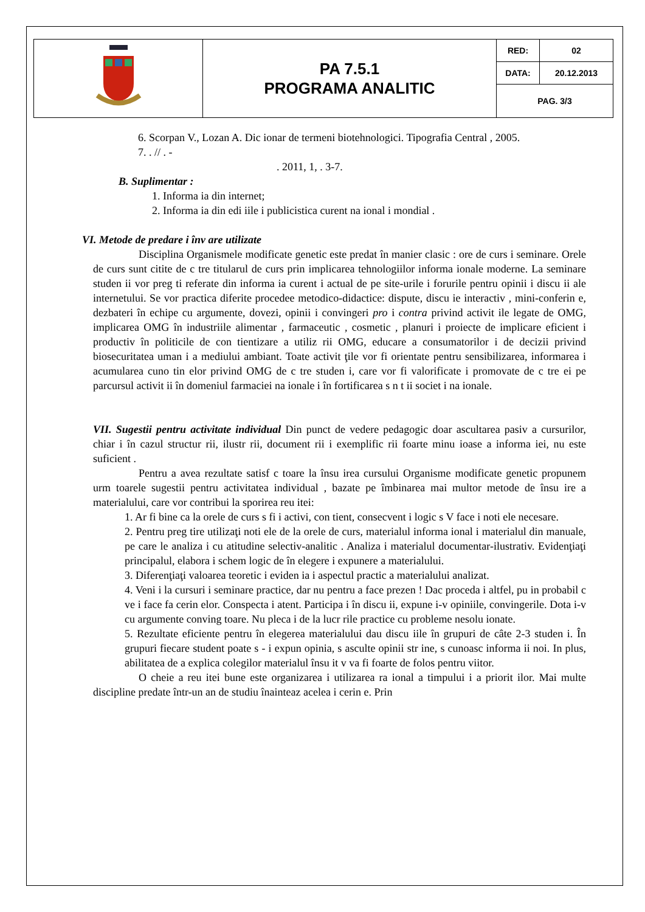| | PA 7.5.1 PROGRAMA ANALITIC | RED: | 02 |
| | | DATA: | 20.12.2013 |
| | | PAG. 3/3 | |
6. Scorpan V., Lozan A. Dic ionar de termeni biotehnologici. Tipografia Central , 2005.
7. . // . -
. 2011, 1, . 3-7.
B. Suplimentar :
1. Informa ia din internet;
2. Informa ia din edi iile i publicistica curent na ional i mondial .
VI. Metode de predare i înv are utilizate
Disciplina Organismele modificate genetic este predat în manier clasic : ore de curs i seminare. Orele de curs sunt citite de c tre titularul de curs prin implicarea tehnologiilor informa ionale moderne. La seminare studen ii vor preg ti referate din informa ia curent i actual de pe site-urile i forurile pentru opinii i discu ii ale internetului. Se vor practica diferite procedee metodico-didactice: dispute, discu ie interactiv , mini-conferin e, dezbateri în echipe cu argumente, dovezi, opinii i convingeri pro i contra privind activit ile legate de OMG, implicarea OMG în industriile alimentar , farmaceutic , cosmetic , planuri i proiecte de implicare eficient i productiv în politicile de con tientizare a utiliz rii OMG, educare a consumatorilor i de decizii privind biosecuritatea uman i a mediului ambiant. Toate activit ţile vor fi orientate pentru sensibilizarea, informarea i acumularea cuno tin elor privind OMG de c tre studen i, care vor fi valorificate i promovate de c tre ei pe parcursul activit ii în domeniul farmaciei na ionale i în fortificarea s n t ii societ i na ionale.
VII. Sugestii pentru activitate individual Din punct de vedere pedagogic doar ascultarea pasiv a cursurilor, chiar i în cazul structur rii, ilustr rii, document rii i exemplific rii foarte minu ioase a informa iei, nu este suficient .
Pentru a avea rezultate satisf c toare la însu irea cursului Organisme modificate genetic propunem urm toarele sugestii pentru activitatea individual , bazate pe îmbinarea mai multor metode de însu ire a materialului, care vor contribui la sporirea reu itei:
1. Ar fi bine ca la orele de curs s fi i activi, con tient, consecvent i logic s V face i noti ele necesare.
2. Pentru preg tire utilizaţi noti ele de la orele de curs, materialul informa ional i materialul din manuale, pe care le analiza i cu atitudine selectiv-analitic . Analiza i materialul documentar-ilustrativ. Evidenţiaţi principalul, elabora i schem logic de în elegere i expunere a materialului.
3. Diferenţiaţi valoarea teoretic i eviden ia i aspectul practic a materialului analizat.
4. Veni i la cursuri i seminare practice, dar nu pentru a face prezen ! Dac proceda i altfel, pu in probabil c ve i face fa cerin elor. Conspecta i atent. Participa i în discu ii, expune i-v opiniile, convingerile. Dota i-v cu argumente conving toare. Nu pleca i de la lucr rile practice cu probleme nesolu ionate.
5. Rezultate eficiente pentru în elegerea materialului dau discu iile în grupuri de câte 2-3 studen i. În grupuri fiecare student poate s - i expun opinia, s asculte opinii str ine, s cunoasc informa ii noi. In plus, abilitatea de a explica colegilor materialul însu it v va fi foarte de folos pentru viitor.
O cheie a reu itei bune este organizarea i utilizarea ra ional a timpului i a priorit ilor. Mai multe discipline predate într-un an de studiu înainteaz acelea i cerin e. Prin